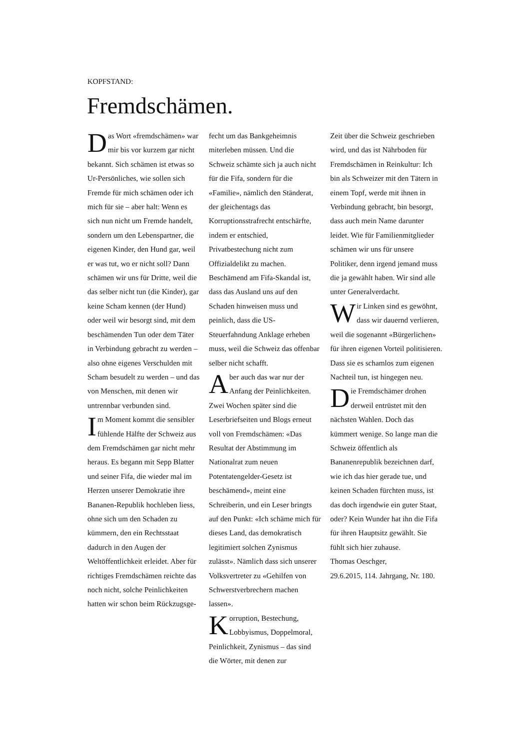KOPFSTAND:
Fremdschämen.
Das Wort «fremdschämen» war mir bis vor kurzem gar nicht bekannt. Sich schämen ist etwas so Ur-Persönliches, wie sollen sich Fremde für mich schämen oder ich mich für sie – aber halt: Wenn es sich nun nicht um Fremde handelt, sondern um den Lebenspartner, die eigenen Kinder, den Hund gar, weil er was tut, wo er nicht soll? Dann schämen wir uns für Dritte, weil die das selber nicht tun (die Kinder), gar keine Scham kennen (der Hund) oder weil wir besorgt sind, mit dem beschämenden Tun oder dem Täter in Verbindung gebracht zu werden – also ohne eigenes Verschulden mit Scham besudelt zu werden – und das von Menschen, mit denen wir untrennbar verbunden sind.
Im Moment kommt die sensibler fühlende Hälfte der Schweiz aus dem Fremdschämen gar nicht mehr heraus. Es begann mit Sepp Blatter und seiner Fifa, die wieder mal im Herzen unserer Demokratie ihre Bananen-Republik hochleben liess, ohne sich um den Schaden zu kümmern, den ein Rechtsstaat dadurch in den Augen der Weltöffentlichkeit erleidet. Aber für richtiges Fremdschämen reichte das noch nicht, solche Peinlichkeiten hatten wir schon beim Rückzugsge-
fecht um das Bankgeheimnis miterleben müssen. Und die Schweiz schämte sich ja auch nicht für die Fifa, sondern für die «Familie», nämlich den Ständerat, der gleichentags das Korruptionsstrafrecht entschärfte, indem er entschied, Privatbestechung nicht zum Offizialdelikt zu machen. Beschämend am Fifa-Skandal ist, dass das Ausland uns auf den Schaden hinweisen muss und peinlich, dass die US-Steuerfahndung Anklage erheben muss, weil die Schweiz das offenbar selber nicht schafft.
Aber auch das war nur der Anfang der Peinlichkeiten. Zwei Wochen später sind die Leserbriefseiten und Blogs erneut voll von Fremdschämen: «Das Resultat der Abstimmung im Nationalrat zum neuen Potentatengelder-Gesetz ist beschämend», meint eine Schreiberin, und ein Leser bringts auf den Punkt: «Ich schäme mich für dieses Land, das demokratisch legitimiert solchen Zynismus zulässt». Nämlich dass sich unserer Volksvertreter zu «Gehilfen von Schwerstverbrechern machen lassen».
Korruption, Bestechung, Lobbyismus, Doppelmoral, Peinlichkeit, Zynismus – das sind die Wörter, mit denen zur
Zeit über die Schweiz geschrieben wird, und das ist Nährboden für Fremdschämen in Reinkultur: Ich bin als Schweizer mit den Tätern in einem Topf, werde mit ihnen in Verbindung gebracht, bin besorgt, dass auch mein Name darunter leidet. Wie für Familienmitglieder schämen wir uns für unsere Politiker, denn irgend jemand muss die ja gewählt haben. Wir sind alle unter Generalverdacht.
Wir Linken sind es gewöhnt, dass wir dauernd verlieren, weil die sogenannt «Bürgerlichen» für ihren eigenen Vorteil politisieren. Dass sie es schamlos zum eigenen Nachteil tun, ist hingegen neu.
Die Fremdschämer drohen derweil entrüstet mit den nächsten Wahlen. Doch das kümmert wenige. So lange man die Schweiz öffentlich als Bananenrepublik bezeichnen darf, wie ich das hier gerade tue, und keinen Schaden fürchten muss, ist das doch irgendwie ein guter Staat, oder? Kein Wunder hat ihn die Fifa für ihren Hauptsitz gewählt. Sie fühlt sich hier zuhause.
Thomas Oeschger,
29.6.2015, 114. Jahrgang, Nr. 180.